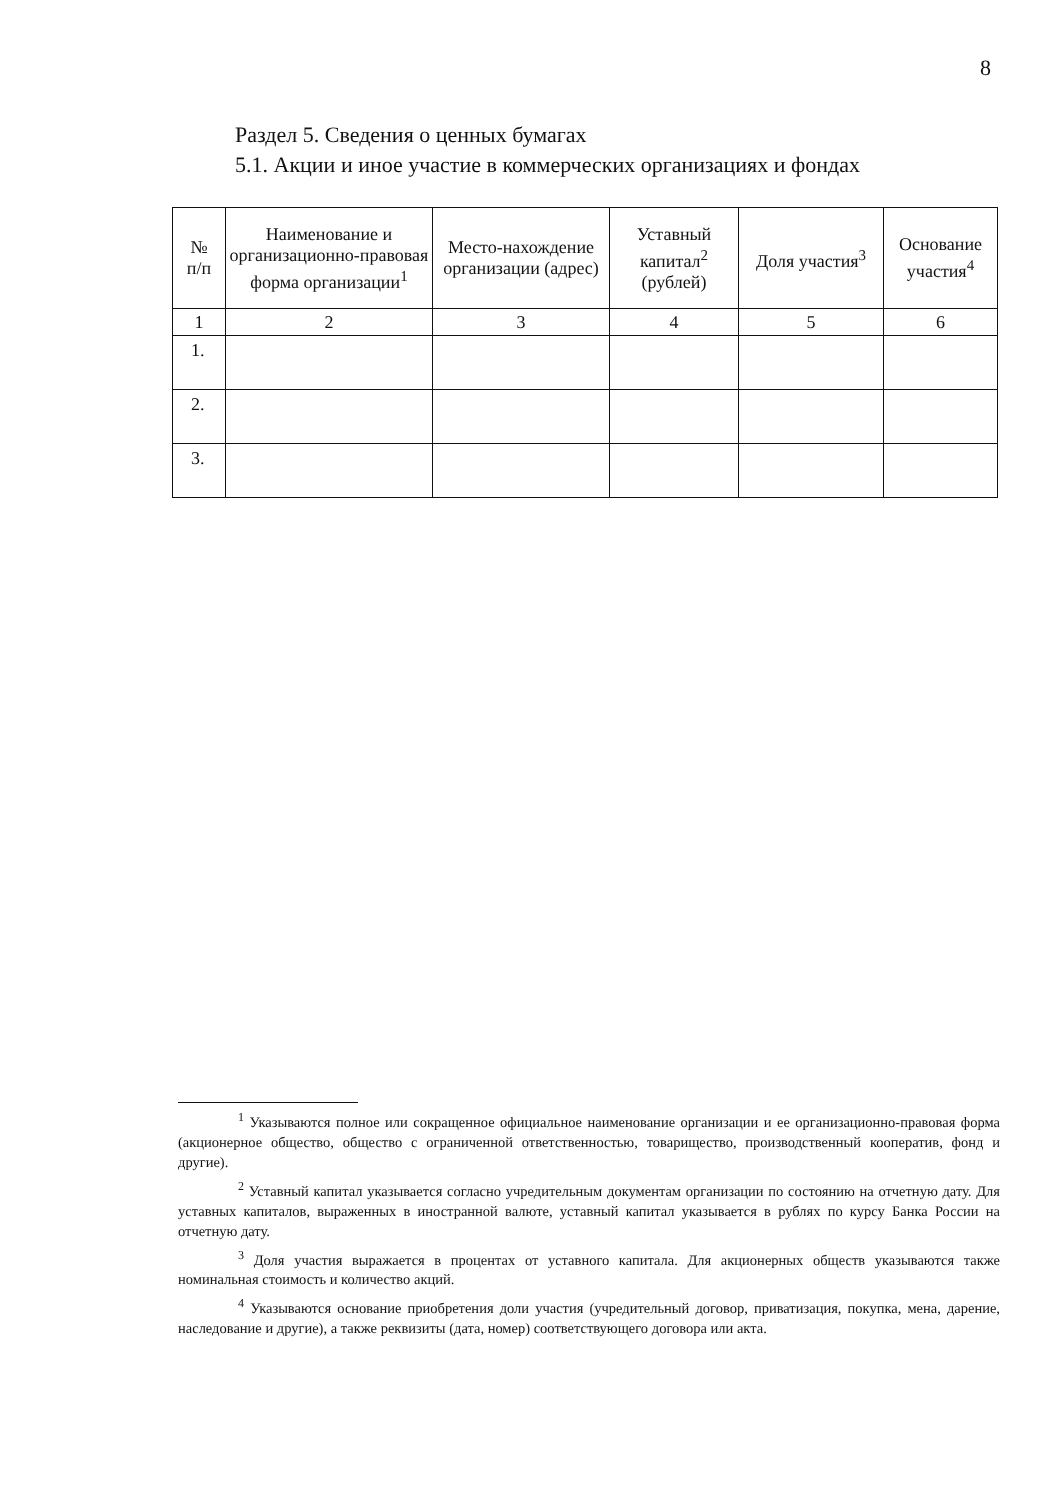8
Раздел 5. Сведения о ценных бумагах
5.1. Акции и иное участие в коммерческих организациях и фондах
| № п/п | Наименование и организационно-правовая форма организации<sup>1</sup> | Место-нахождение организации (адрес) | Уставный капитал<sup>2</sup> (рублей) | Доля участия<sup>3</sup> | Основание участия<sup>4</sup> |
| --- | --- | --- | --- | --- | --- |
| 1 | 2 | 3 | 4 | 5 | 6 |
| 1. | | | | | |
| 2. | | | | | |
| 3. | | | | | |
<sup>1</sup> Указываются полное или сокращенное официальное наименование организации и ее организационно-правовая форма (акционерное общество, общество с ограниченной ответственностью, товарищество, производственный кооператив, фонд и другие).
<sup>2</sup> Уставный капитал указывается согласно учредительным документам организации по состоянию на отчетную дату. Для уставных капиталов, выраженных в иностранной валюте, уставный капитал указывается в рублях по курсу Банка России на отчетную дату.
<sup>3</sup> Доля участия выражается в процентах от уставного капитала. Для акционерных обществ указываются также номинальная стоимость и количество акций.
<sup>4</sup> Указываются основание приобретения доли участия (учредительный договор, приватизация, покупка, мена, дарение, наследование и другие), а также реквизиты (дата, номер) соответствующего договора или акта.